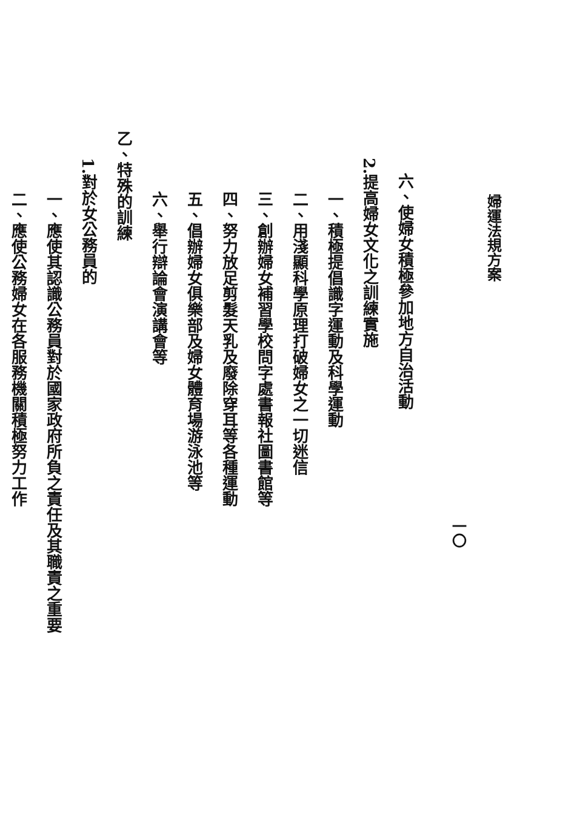婦運法規方案
一〇
六、使婦女積極參加地方自治活動
2.提高婦女文化之訓練實施
一、積極提倡識字運動及科學運動
二、用淺顯科學原理打破婦女之一切迷信
三、創辦婦女補習學校問字處書報社圖書館等
四、努力放足剪髮天乳及廢除穿耳等各種運動
五、倡辦婦女俱樂部及婦女體育場游泳池等
六、舉行辯論會演講會等
乙、特殊的訓練
1.對於女公務員的
一、應使其認識公務員對於國家政府所負之責任及其職責之重要
二、應使公務婦女在各服務機關積極努力工作